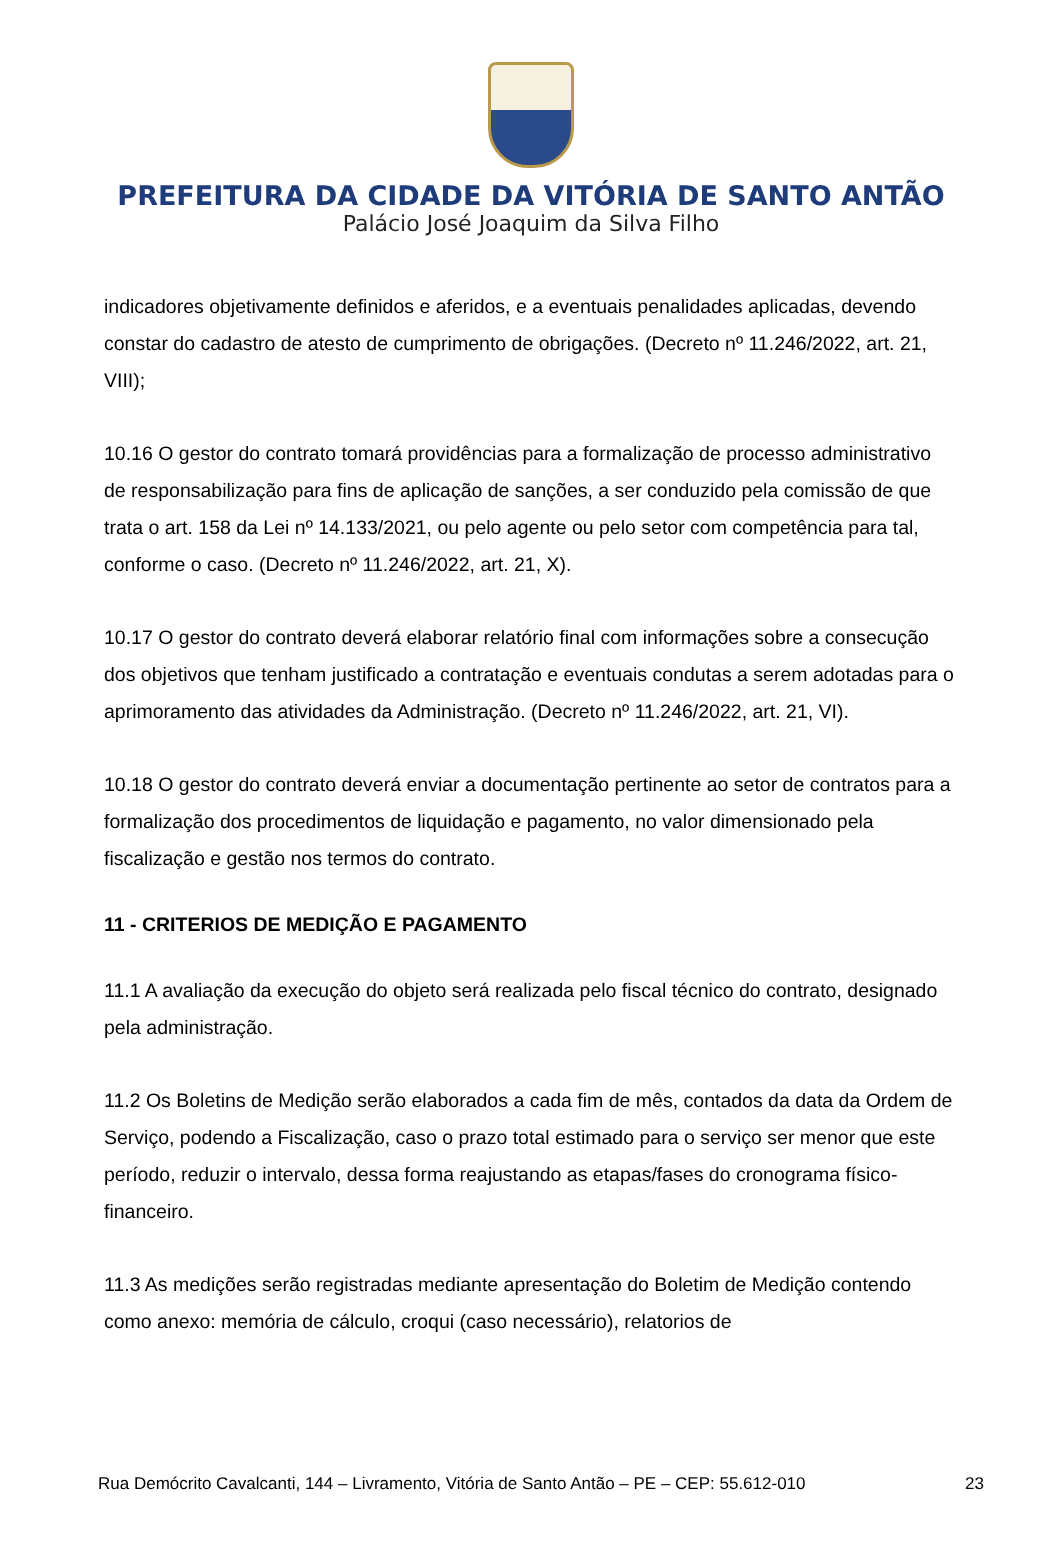PREFEITURA DA CIDADE DA VITÓRIA DE SANTO ANTÃO
Palácio José Joaquim da Silva Filho
indicadores objetivamente definidos e aferidos, e a eventuais penalidades aplicadas, devendo constar do cadastro de atesto de cumprimento de obrigações. (Decreto nº 11.246/2022, art. 21, VIII);
10.16 O gestor do contrato tomará providências para a formalização de processo administrativo de responsabilização para fins de aplicação de sanções, a ser conduzido pela comissão de que trata o art. 158 da Lei nº 14.133/2021, ou pelo agente ou pelo setor com competência para tal, conforme o caso. (Decreto nº 11.246/2022, art. 21, X).
10.17 O gestor do contrato deverá elaborar relatório final com informações sobre a consecução dos objetivos que tenham justificado a contratação e eventuais condutas a serem adotadas para o aprimoramento das atividades da Administração. (Decreto nº 11.246/2022, art. 21, VI).
10.18 O gestor do contrato deverá enviar a documentação pertinente ao setor de contratos para a formalização dos procedimentos de liquidação e pagamento, no valor dimensionado pela fiscalização e gestão nos termos do contrato.
11 - CRITERIOS DE MEDIÇÃO E PAGAMENTO
11.1 A avaliação da execução do objeto será realizada pelo fiscal técnico do contrato, designado pela administração.
11.2 Os Boletins de Medição serão elaborados a cada fim de mês, contados da data da Ordem de Serviço, podendo a Fiscalização, caso o prazo total estimado para o serviço ser menor que este período, reduzir o intervalo, dessa forma reajustando as etapas/fases do cronograma físico-financeiro.
11.3 As medições serão registradas mediante apresentação do Boletim de Medição contendo como anexo: memória de cálculo, croqui (caso necessário), relatorios de
Rua Demócrito Cavalcanti, 144 – Livramento, Vitória de Santo Antão – PE – CEP: 55.612-010 23